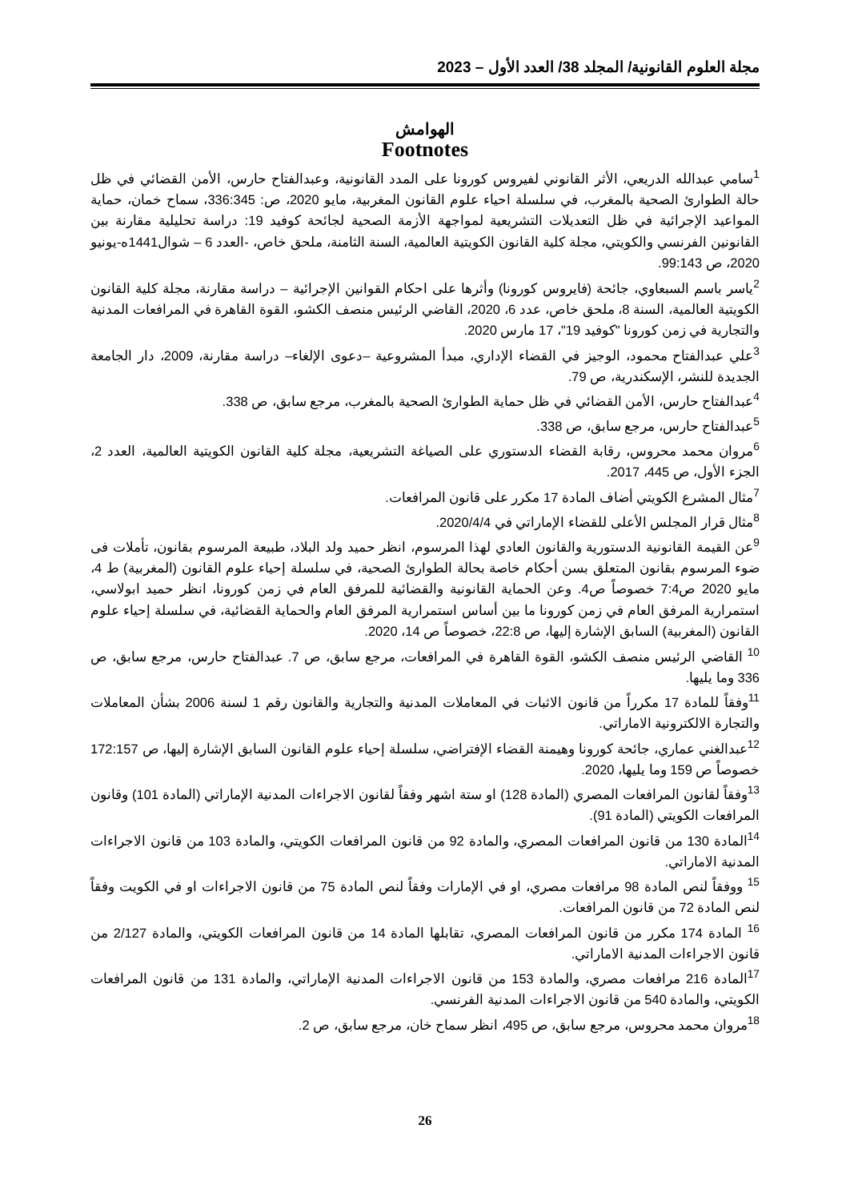مجلة العلوم القانونية/ المجلد 38/ العدد الأول – 2023
الهوامش
Footnotes
<sup>1</sup> سامي عبدالله الدريعي، الأثر القانوني لفيروس كورونا على المدد القانونية، وعبدالفتاح حارس، الأمن القضائي في ظل حالة الطوارئ الصحية بالمغرب، في سلسلة احياء علوم القانون المغربية، مايو 2020، ص: 336:345، سماح خمان، حماية المواعيد الإجرائية في ظل التعديلات التشريعية لمواجهة الأزمة الصحية لجائحة كوفيد 19: دراسة تحليلية مقارنة بين القانونين الفرنسي والكويتي، مجلة كلية القانون الكويتية العالمية، السنة الثامنة، ملحق خاص، -العدد 6 – شوال1441ه-يونيو 2020، ص 99:143.
<sup>2</sup> ياسر باسم السبعاوي، جائحة (فايروس كورونا) وأثرها على احكام القوانين الإجرائية – دراسة مقارنة، مجلة كلية القانون الكويتية العالمية، السنة 8، ملحق خاص، عدد 6، 2020، القاضي الرئيس منصف الكشو، القوة القاهرة في المرافعات المدنية والتجارية في زمن كورونا "كوفيد 19"، 17 مارس 2020.
<sup>3</sup> علي عبدالفتاح محمود، الوجيز في القضاء الإداري، مبدأ المشروعية –دعوى الإلغاء– دراسة مقارنة، 2009، دار الجامعة الجديدة للنشر، الإسكندرية، ص 79.
<sup>4</sup> عبدالفتاح حارس، الأمن القضائي في ظل حماية الطوارئ الصحية بالمغرب، مرجع سابق، ص 338.
<sup>5</sup> عبدالفتاح حارس، مرجع سابق، ص 338.
<sup>6</sup> مروان محمد محروس، رقابة القضاء الدستوري على الصياغة التشريعية، مجلة كلية القانون الكويتية العالمية، العدد 2، الجزء الأول، ص 445، 2017.
<sup>7</sup> مثال المشرع الكويتي أضاف المادة 17 مكرر على قانون المرافعات.
<sup>8</sup> مثال قرار المجلس الأعلى للقضاء الإماراتي في 2020/4/4.
<sup>9</sup> عن القيمة القانونية الدستورية والقانون العادي لهذا المرسوم، انظر حميد ولد البلاد، طبيعة المرسوم بقانون، تأملات فى ضوء المرسوم بقانون المتعلق بسن أحكام خاصة بحالة الطوارئ الصحية، في سلسلة إحياء علوم القانون (المغربية) ط 4، مايو 2020 ص7:4 خصوصاً ص4. وعن الحماية القانونية والقضائية للمرفق العام في زمن كورونا، انظر حميد ابولاسي، استمرارية المرفق العام في زمن كورونا ما بين أساس استمرارية المرفق العام والحماية القضائية، في سلسلة إحياء علوم القانون (المغربية) السابق الإشارة إليها، ص 22:8، خصوصاً ص 14، 2020.
<sup>10</sup> القاضي الرئيس منصف الكشو، القوة القاهرة في المرافعات، مرجع سابق، ص 7. عبدالفتاح حارس، مرجع سابق، ص 336 وما يليها.
<sup>11</sup> وفقاً للمادة 17 مكرراً من قانون الاثبات في المعاملات المدنية والتجارية والقانون رقم 1 لسنة 2006 بشأن المعاملات والتجارة الالكترونية الاماراتي.
<sup>12</sup> عبدالغني عماري، جائحة كورونا وهيمنة القضاء الإفتراضي، سلسلة إحياء علوم القانون السابق الإشارة إليها، ص 172:157 خصوصاً ص 159 وما يليها، 2020.
<sup>13</sup> وفقاً لقانون المرافعات المصري (المادة 128) او ستة اشهر وفقاً لقانون الاجراءات المدنية الإماراتي (المادة 101) وقانون المرافعات الكويتي (المادة 91).
<sup>14</sup> المادة 130 من قانون المرافعات المصري، والمادة 92 من قانون المرافعات الكويتي، والمادة 103 من قانون الاجراءات المدنية الاماراتي.
<sup>15</sup> ووفقاً لنص المادة 98 مرافعات مصري، او في الإمارات وفقاً لنص المادة 75 من قانون الاجراءات او في الكويت وفقاً لنص المادة 72 من قانون المرافعات.
<sup>16</sup> المادة 174 مكرر من قانون المرافعات المصري، تقابلها المادة 14 من قانون المرافعات الكويتي، والمادة 2/127 من قانون الاجراءات المدنية الاماراتي.
<sup>17</sup> المادة 216 مرافعات مصري، والمادة 153 من قانون الاجراءات المدنية الإماراتي، والمادة 131 من قانون المرافعات الكويتي، والمادة 540 من قانون الاجراءات المدنية الفرنسي.
<sup>18</sup> مروان محمد محروس، مرجع سابق، ص 495، انظر سماح خان، مرجع سابق، ص 2.
26